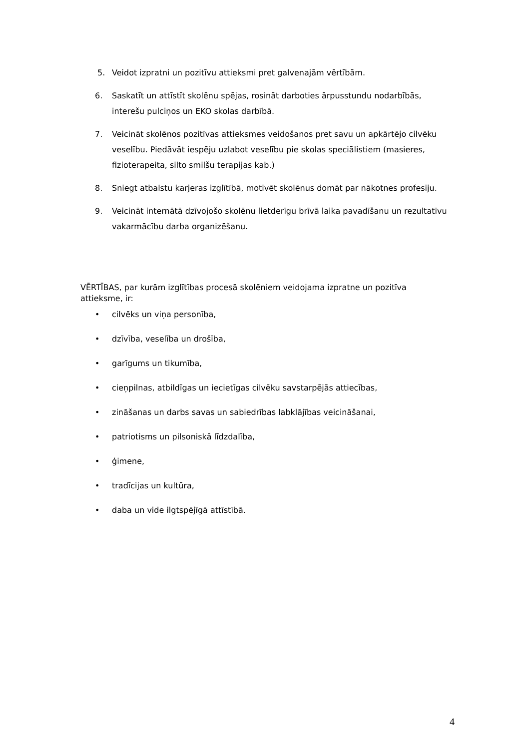5. Veidot izpratni un pozitīvu attieksmi pret galvenajām vērtībām.
6. Saskatīt un attīstīt skolēnu spējas, rosināt darboties ārpusstundu nodarbībās, interešu pulciņos un EKO skolas darbībā.
7. Veicināt skolēnos pozitīvas attieksmes veidošanos pret savu un apkārtējo cilvēku veselību. Piedāvāt iespēju uzlabot veselību pie skolas speciālistiem (masieres, fizioterapeita, silto smilšu terapijas kab.)
8. Sniegt atbalstu karjeras izglītībā, motivēt skolēnus domāt par nākotnes profesiju.
9. Veicināt internātā dzīvojošo skolēnu lietderīgu brīvā laika pavadīšanu un rezultatīvu vakarmācību darba organizēšanu.
VĒRTĪBAS, par kurām izglītības procesā skolēniem veidojama izpratne un pozitīva attieksme, ir:
• cilvēks un viņa personība,
• dzīvība, veselība un drošība,
• garīgums un tikumība,
• cieņpilnas, atbildīgas un iecietīgas cilvēku savstarpējās attiecības,
• zināšanas un darbs savas un sabiedrības labklājības veicināšanai,
• patriotisms un pilsoniskā līdzdalība,
• ģimene,
• tradīcijas un kultūra,
• daba un vide ilgtspējīgā attīstībā.
4